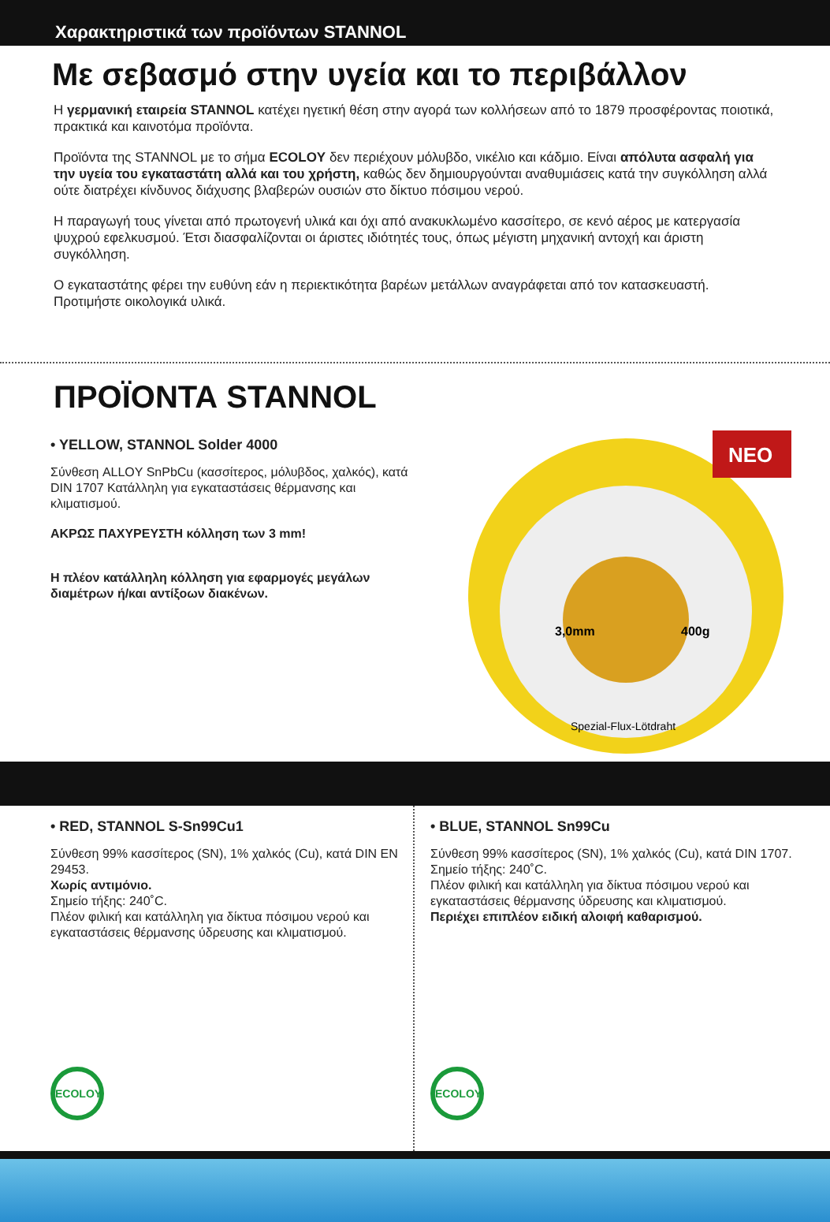Χαρακτηριστικά των προϊόντων STANNOL
Με σεβασμό στην υγεία και το περιβάλλον
Η γερμανική εταιρεία STANNOL κατέχει ηγετική θέση στην αγορά των κολλήσεων από το 1879 προσφέροντας ποιοτικά, πρακτικά και καινοτόμα προϊόντα.
Προϊόντα της STANNOL με το σήμα ECOLOY δεν περιέχουν μόλυβδο, νικέλιο και κάδμιο. Είναι απόλυτα ασφαλή για την υγεία του εγκαταστάτη αλλά και του χρήστη, καθώς δεν δημιουργούνται αναθυμιάσεις κατά την συγκόλληση αλλά ούτε διατρέχει κίνδυνος διάχυσης βλαβερών ουσιών στο δίκτυο πόσιμου νερού.
Η παραγωγή τους γίνεται από πρωτογενή υλικά και όχι από ανακυκλωμένο κασσίτερο, σε κενό αέρος με κατεργασία ψυχρού εφελκυσμού. Έτσι διασφαλίζονται οι άριστες ιδιότητές τους, όπως μέγιστη μηχανική αντοχή και άριστη συγκόλληση.
Ο εγκαταστάτης φέρει την ευθύνη εάν η περιεκτικότητα βαρέων μετάλλων αναγράφεται από τον κατασκευαστή. Προτιμήστε οικολογικά υλικά.
ΠΡΟΪΟΝΤΑ STANNOL
• YELLOW, STANNOL Solder 4000
Σύνθεση ALLOY SnPbCu (κασσίτερος, μόλυβδος, χαλκός), κατά DIN 1707 Κατάλληλη για εγκαταστάσεις θέρμανσης και κλιματισμού.
ΑΚΡΩΣ ΠΑΧΥΡΕΥΣΤΗ κόλληση των 3 mm!
Η πλέον κατάλληλη κόλληση για εφαρμογές μεγάλων διαμέτρων ή/και αντίξοων διακένων.
3,0mm
400g
Spezial-Flux-Lötdraht
NEO
• RED, STANNOL S-Sn99Cu1
Σύνθεση 99% κασσίτερος (SN), 1% χαλκός (Cu), κατά DIN EN 29453.
Χωρίς αντιμόνιο.
Σημείο τήξης: 240˚C.
Πλέον φιλική και κατάλληλη για δίκτυα πόσιμου νερού και εγκαταστάσεις θέρμανσης ύδρευσης και κλιματισμού.
ECOLOY
• BLUE, STANNOL Sn99Cu
Σύνθεση 99% κασσίτερος (SN), 1% χαλκός (Cu), κατά DIN 1707. Σημείο τήξης: 240˚C.
Πλέον φιλική και κατάλληλη για δίκτυα πόσιμου νερού και εγκαταστάσεις θέρμανσης ύδρευσης και κλιματισμού.
Περιέχει επιπλέον ειδική αλοιφή καθαρισμού.
ECOLOY